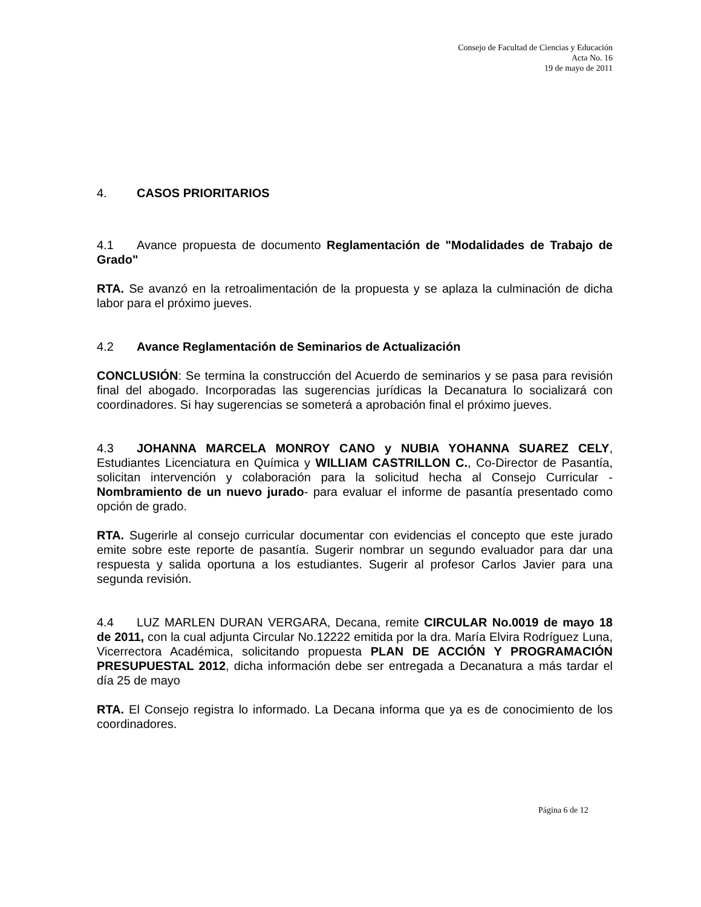Consejo de Facultad de Ciencias y Educación
Acta No. 16
19 de mayo de 2011
4. CASOS PRIORITARIOS
4.1 Avance propuesta de documento Reglamentación de "Modalidades de Trabajo de Grado"
RTA. Se avanzó en la retroalimentación de la propuesta y se aplaza la culminación de dicha labor para el próximo jueves.
4.2 Avance Reglamentación de Seminarios de Actualización
CONCLUSIÓN: Se termina la construcción del Acuerdo de seminarios y se pasa para revisión final del abogado. Incorporadas las sugerencias jurídicas la Decanatura lo socializará con coordinadores. Si hay sugerencias se someterá a aprobación final el próximo jueves.
4.3 JOHANNA MARCELA MONROY CANO y NUBIA YOHANNA SUAREZ CELY, Estudiantes Licenciatura en Química y WILLIAM CASTRILLON C., Co-Director de Pasantía, solicitan intervención y colaboración para la solicitud hecha al Consejo Curricular - Nombramiento de un nuevo jurado- para evaluar el informe de pasantía presentado como opción de grado.
RTA. Sugerirle al consejo curricular documentar con evidencias el concepto que este jurado emite sobre este reporte de pasantía. Sugerir nombrar un segundo evaluador para dar una respuesta y salida oportuna a los estudiantes. Sugerir al profesor Carlos Javier para una segunda revisión.
4.4 LUZ MARLEN DURAN VERGARA, Decana, remite CIRCULAR No.0019 de mayo 18 de 2011, con la cual adjunta Circular No.12222 emitida por la dra. María Elvira Rodríguez Luna, Vicerrectora Académica, solicitando propuesta PLAN DE ACCIÓN Y PROGRAMACIÓN PRESUPUESTAL 2012, dicha información debe ser entregada a Decanatura a más tardar el día 25 de mayo
RTA. El Consejo registra lo informado. La Decana informa que ya es de conocimiento de los coordinadores.
Página 6 de 12